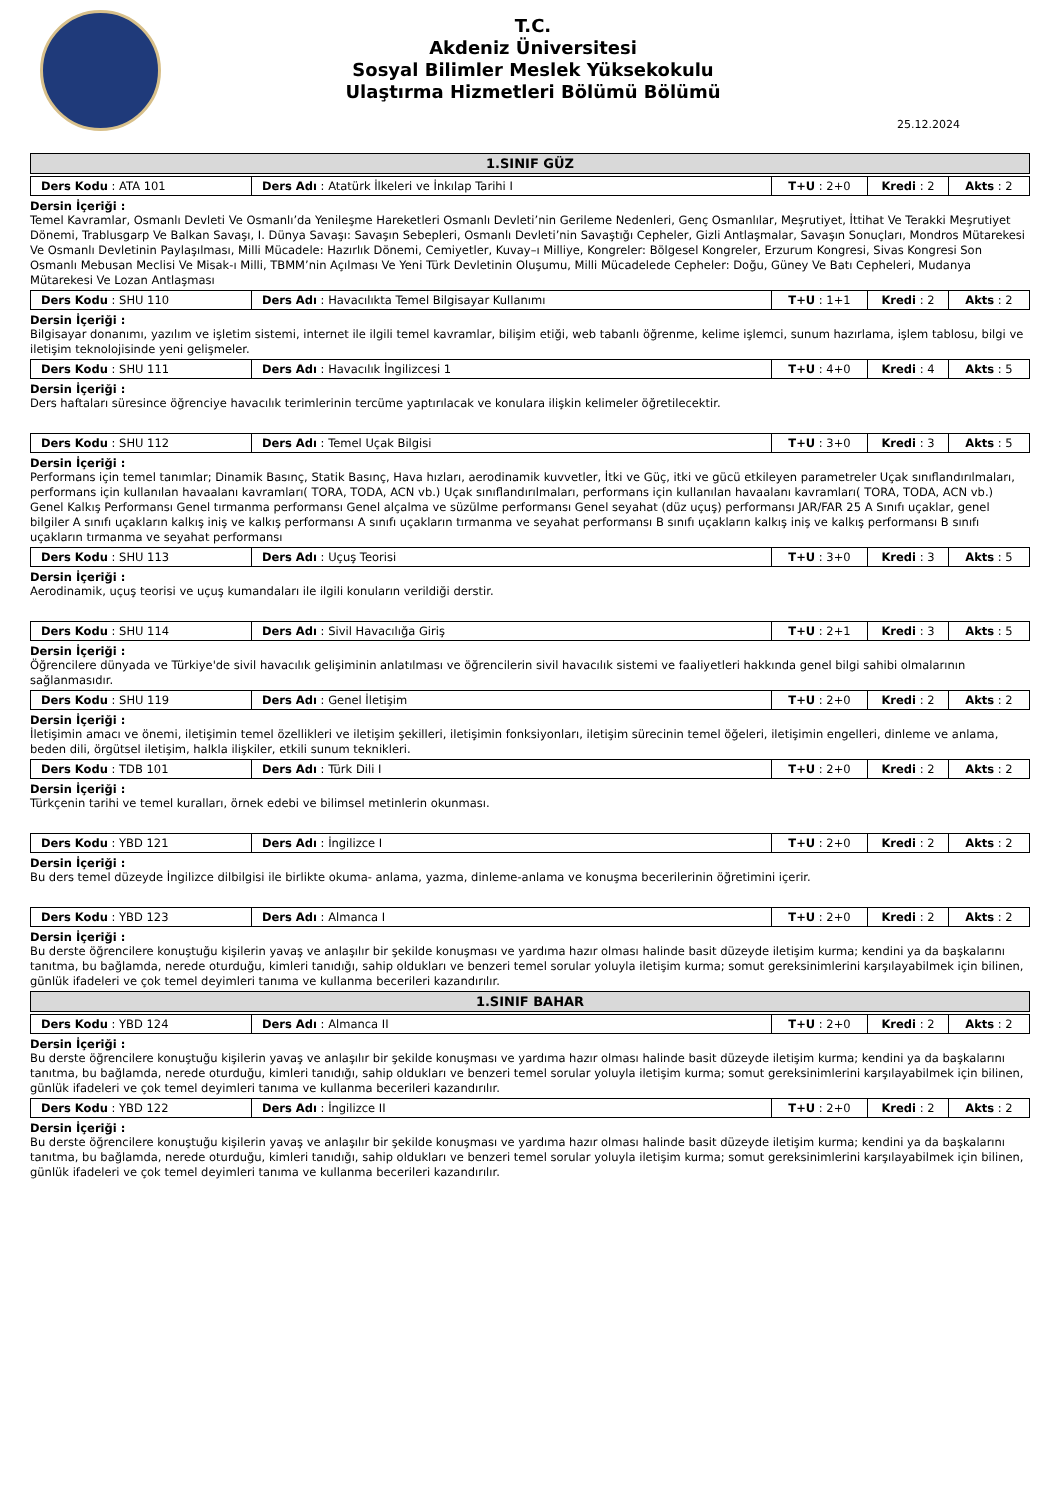T.C.
Akdeniz Üniversitesi
Sosyal Bilimler Meslek Yüksekokulu
Ulaştırma Hizmetleri Bölümü Bölümü
25.12.2024
| 1.SINIF GÜZ |
| --- |
| Ders Kodu : ATA 101 | Ders Adı : Atatürk İlkeleri ve İnkılap Tarihi I | T+U : 2+0 | Kredi : 2 | Akts : 2 |
Dersin İçeriği :
Temel Kavramlar, Osmanlı Devleti Ve Osmanlı’da Yenileşme Hareketleri Osmanlı Devleti’nin Gerileme Nedenleri, Genç Osmanlılar, Meşrutiyet, İttihat Ve Terakki Meşrutiyet Dönemi, Trablusgarp Ve Balkan Savaşı, I. Dünya Savaşı: Savaşın Sebepleri, Osmanlı Devleti’nin Savaştığı Cepheler, Gizli Antlaşmalar, Savaşın Sonuçları, Mondros Mütarekesi Ve Osmanlı Devletinin Paylaşılması, Milli Mücadele: Hazırlık Dönemi, Cemiyetler, Kuvay–ı Milliye, Kongreler: Bölgesel Kongreler, Erzurum Kongresi, Sivas Kongresi Son Osmanlı Mebusan Meclisi Ve Misak-ı Milli, TBMM’nin Açılması Ve Yeni Türk Devletinin Oluşumu, Milli Mücadelede Cepheler: Doğu, Güney Ve Batı Cepheleri, Mudanya Mütarekesi Ve Lozan Antlaşması
| Ders Kodu : SHU 110 | Ders Adı : Havacılıkta Temel Bilgisayar Kullanımı | T+U : 1+1 | Kredi : 2 | Akts : 2 |
Dersin İçeriği :
Bilgisayar donanımı, yazılım ve işletim sistemi, internet ile ilgili temel kavramlar, bilişim etiği, web tabanlı öğrenme, kelime işlemci, sunum hazırlama, işlem tablosu, bilgi ve iletişim teknolojisinde yeni gelişmeler.
| Ders Kodu : SHU 111 | Ders Adı : Havacılık İngilizcesi 1 | T+U : 4+0 | Kredi : 4 | Akts : 5 |
Dersin İçeriği :
Ders haftaları süresince öğrenciye havacılık terimlerinin tercüme yaptırılacak ve konulara ilişkin kelimeler öğretilecektir.
| Ders Kodu : SHU 112 | Ders Adı : Temel Uçak Bilgisi | T+U : 3+0 | Kredi : 3 | Akts : 5 |
Dersin İçeriği :
Performans için temel tanımlar; Dinamik Basınç, Statik Basınç, Hava hızları, aerodinamik kuvvetler, İtki ve Güç, itki ve gücü etkileyen parametreler Uçak sınıflandırılmaları, performans için kullanılan havaalanı kavramları( TORA, TODA, ACN vb.) Uçak sınıflandırılmaları, performans için kullanılan havaalanı kavramları( TORA, TODA, ACN vb.) Genel Kalkış Performansı Genel tırmanma performansı Genel alçalma ve süzülme performansı Genel seyahat (düz uçuş) performansı JAR/FAR 25 A Sınıfı uçaklar, genel bilgiler A sınıfı uçakların kalkış iniş ve kalkış performansı A sınıfı uçakların tırmanma ve seyahat performansı B sınıfı uçakların kalkış iniş ve kalkış performansı B sınıfı uçakların tırmanma ve seyahat performansı
| Ders Kodu : SHU 113 | Ders Adı : Uçuş Teorisi | T+U : 3+0 | Kredi : 3 | Akts : 5 |
Dersin İçeriği :
Aerodinamik, uçuş teorisi ve uçuş kumandaları ile ilgili konuların verildiği derstir.
| Ders Kodu : SHU 114 | Ders Adı : Sivil Havacılığa Giriş | T+U : 2+1 | Kredi : 3 | Akts : 5 |
Dersin İçeriği :
Öğrencilere dünyada ve Türkiye'de sivil havacılık gelişiminin anlatılması ve öğrencilerin sivil havacılık sistemi ve faaliyetleri hakkında genel bilgi sahibi olmalarının sağlanmasıdır.
| Ders Kodu : SHU 119 | Ders Adı : Genel İletişim | T+U : 2+0 | Kredi : 2 | Akts : 2 |
Dersin İçeriği :
İletişimin amacı ve önemi, iletişimin temel özellikleri ve iletişim şekilleri, iletişimin fonksiyonları, iletişim sürecinin temel öğeleri, iletişimin engelleri, dinleme ve anlama, beden dili, örgütsel iletişim, halkla ilişkiler, etkili sunum teknikleri.
| Ders Kodu : TDB 101 | Ders Adı : Türk Dili I | T+U : 2+0 | Kredi : 2 | Akts : 2 |
Dersin İçeriği :
Türkçenin tarihi ve temel kuralları, örnek edebi ve bilimsel metinlerin okunması.
| Ders Kodu : YBD 121 | Ders Adı : İngilizce I | T+U : 2+0 | Kredi : 2 | Akts : 2 |
Dersin İçeriği :
Bu ders temel düzeyde İngilizce dilbilgisi ile birlikte okuma- anlama, yazma, dinleme-anlama ve konuşma becerilerinin öğretimini içerir.
| Ders Kodu : YBD 123 | Ders Adı : Almanca I | T+U : 2+0 | Kredi : 2 | Akts : 2 |
Dersin İçeriği :
Bu derste öğrencilere konuştuğu kişilerin yavaş ve anlaşılır bir şekilde konuşması ve yardıma hazır olması halinde basit düzeyde iletişim kurma; kendini ya da başkalarını tanıtma, bu bağlamda, nerede oturduğu, kimleri tanıdığı, sahip oldukları ve benzeri temel sorular yoluyla iletişim kurma; somut gereksinimlerini karşılayabilmek için bilinen, günlük ifadeleri ve çok temel deyimleri tanıma ve kullanma becerileri kazandırılır.
| 1.SINIF BAHAR |
| --- |
| Ders Kodu : YBD 124 | Ders Adı : Almanca II | T+U : 2+0 | Kredi : 2 | Akts : 2 |
Dersin İçeriği :
Bu derste öğrencilere konuştuğu kişilerin yavaş ve anlaşılır bir şekilde konuşması ve yardıma hazır olması halinde basit düzeyde iletişim kurma; kendini ya da başkalarını tanıtma, bu bağlamda, nerede oturduğu, kimleri tanıdığı, sahip oldukları ve benzeri temel sorular yoluyla iletişim kurma; somut gereksinimlerini karşılayabilmek için bilinen, günlük ifadeleri ve çok temel deyimleri tanıma ve kullanma becerileri kazandırılır.
| Ders Kodu : YBD 122 | Ders Adı : İngilizce II | T+U : 2+0 | Kredi : 2 | Akts : 2 |
Dersin İçeriği :
Bu derste öğrencilere konuştuğu kişilerin yavaş ve anlaşılır bir şekilde konuşması ve yardıma hazır olması halinde basit düzeyde iletişim kurma; kendini ya da başkalarını tanıtma, bu bağlamda, nerede oturduğu, kimleri tanıdığı, sahip oldukları ve benzeri temel sorular yoluyla iletişim kurma; somut gereksinimlerini karşılayabilmek için bilinen, günlük ifadeleri ve çok temel deyimleri tanıma ve kullanma becerileri kazandırılır.